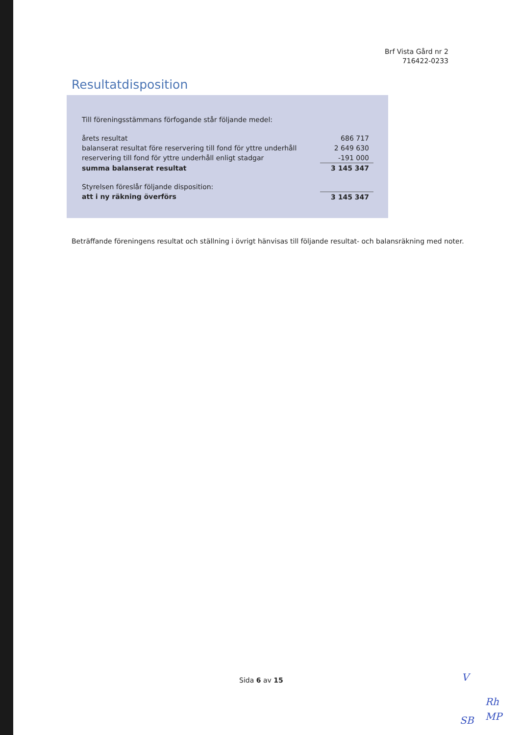Brf Vista Gård nr 2
716422-0233
Resultatdisposition
| Till föreningsstämmans förfogande står följande medel: | |
| årets resultat | 686 717 |
| balanserat resultat före reservering till fond för yttre underhåll | 2 649 630 |
| reservering till fond för yttre underhåll enligt stadgar | -191 000 |
| summa balanserat resultat | 3 145 347 |
| Styrelsen föreslår följande disposition: | |
| att i ny räkning överförs | 3 145 347 |
Beträffande föreningens resultat och ställning i övrigt hänvisas till följande resultat- och balansräkning med noter.
Sida 6 av 15 V
Rh
SB MP